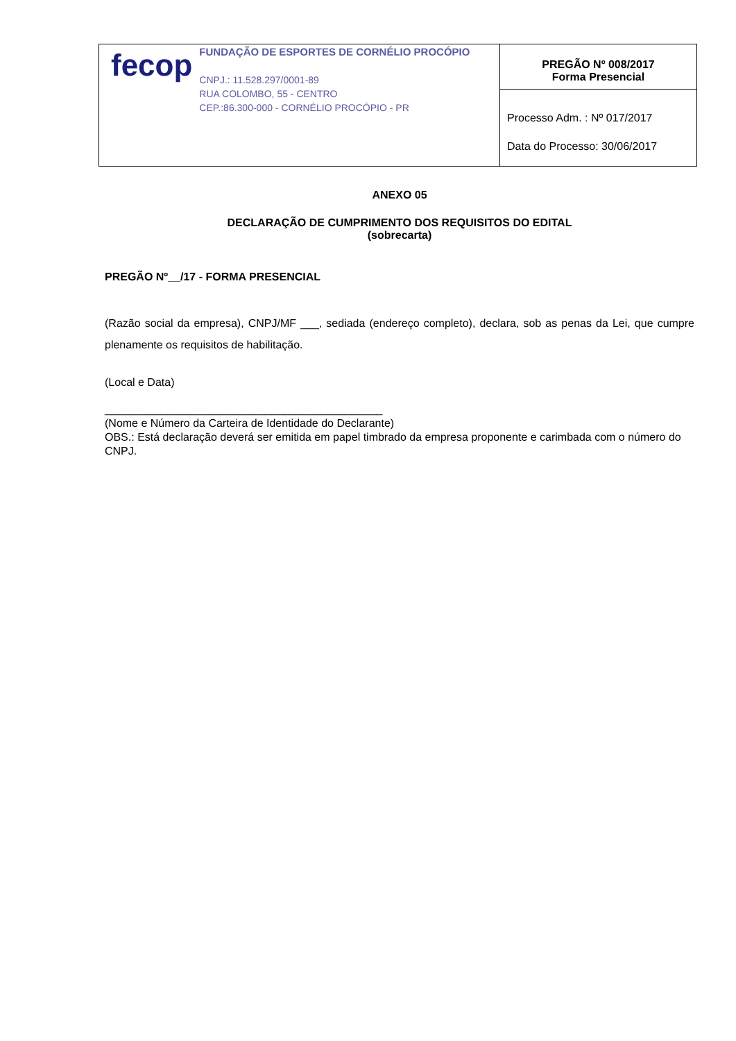| fecop FUNDAÇÃO DE ESPORTES DE CORNÉLIO PROCÓPIO CNPJ.: 11.528.297/0001-89 RUA COLOMBO, 55 - CENTRO CEP.:86.300-000 - CORNÉLIO PROCÓPIO - PR | PREGÃO Nº 008/2017 Forma Presencial |
| | Processo Adm. : Nº 017/2017 Data do Processo: 30/06/2017 |
ANEXO 05
DECLARAÇÃO DE CUMPRIMENTO DOS REQUISITOS DO EDITAL
(sobrecarta)
PREGÃO Nº__/17 - FORMA PRESENCIAL
(Razão social da empresa), CNPJ/MF ___, sediada (endereço completo), declara, sob as penas da Lei, que cumpre plenamente os requisitos de habilitação.
(Local e Data)
_____________________________________________
(Nome e Número da Carteira de Identidade do Declarante)
OBS.: Está declaração deverá ser emitida em papel timbrado da empresa proponente e carimbada com o número do CNPJ.